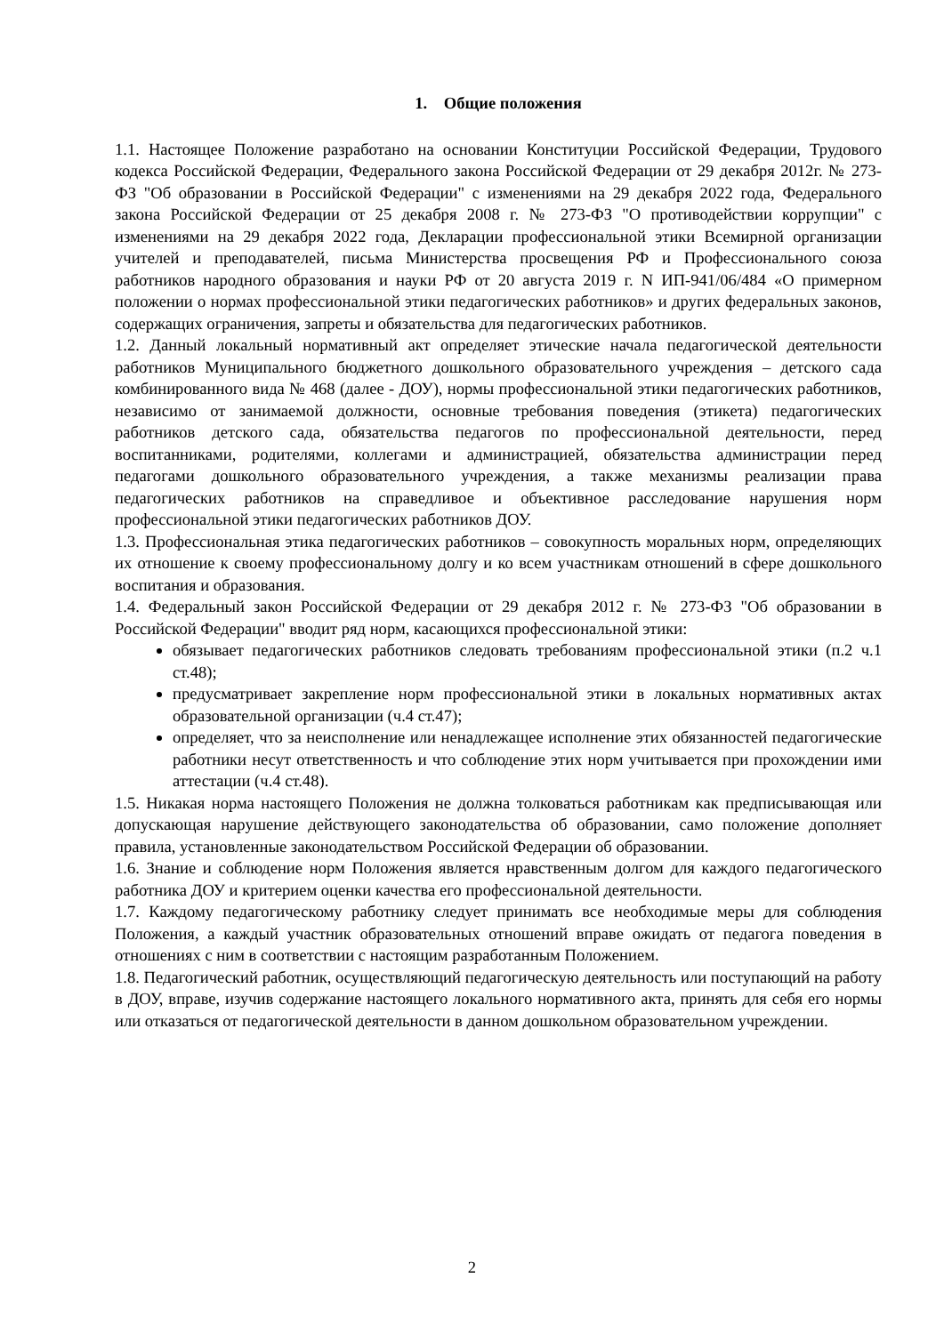1. Общие положения
1.1. Настоящее Положение разработано на основании Конституции Российской Федерации, Трудового кодекса Российской Федерации, Федерального закона Российской Федерации от 29 декабря 2012г. № 273-ФЗ "Об образовании в Российской Федерации" с изменениями на 29 декабря 2022 года, Федерального закона Российской Федерации от 25 декабря 2008 г. № 273-ФЗ "О противодействии коррупции" с изменениями на 29 декабря 2022 года, Декларации профессиональной этики Всемирной организации учителей и преподавателей, письма Министерства просвещения РФ и Профессионального союза работников народного образования и науки РФ от 20 августа 2019 г. N ИП-941/06/484 «О примерном положении о нормах профессиональной этики педагогических работников» и других федеральных законов, содержащих ограничения, запреты и обязательства для педагогических работников.
1.2. Данный локальный нормативный акт определяет этические начала педагогической деятельности работников Муниципального бюджетного дошкольного образовательного учреждения – детского сада комбинированного вида № 468 (далее - ДОУ), нормы профессиональной этики педагогических работников, независимо от занимаемой должности, основные требования поведения (этикета) педагогических работников детского сада, обязательства педагогов по профессиональной деятельности, перед воспитанниками, родителями, коллегами и администрацией, обязательства администрации перед педагогами дошкольного образовательного учреждения, а также механизмы реализации права педагогических работников на справедливое и объективное расследование нарушения норм профессиональной этики педагогических работников ДОУ.
1.3. Профессиональная этика педагогических работников – совокупность моральных норм, определяющих их отношение к своему профессиональному долгу и ко всем участникам отношений в сфере дошкольного воспитания и образования.
1.4. Федеральный закон Российской Федерации от 29 декабря 2012 г. № 273-ФЗ "Об образовании в Российской Федерации" вводит ряд норм, касающихся профессиональной этики:
обязывает педагогических работников следовать требованиям профессиональной этики (п.2 ч.1 ст.48);
предусматривает закрепление норм профессиональной этики в локальных нормативных актах образовательной организации (ч.4 ст.47);
определяет, что за неисполнение или ненадлежащее исполнение этих обязанностей педагогические работники несут ответственность и что соблюдение этих норм учитывается при прохождении ими аттестации (ч.4 ст.48).
1.5. Никакая норма настоящего Положения не должна толковаться работникам как предписывающая или допускающая нарушение действующего законодательства об образовании, само положение дополняет правила, установленные законодательством Российской Федерации об образовании.
1.6. Знание и соблюдение норм Положения является нравственным долгом для каждого педагогического работника ДОУ и критерием оценки качества его профессиональной деятельности.
1.7. Каждому педагогическому работнику следует принимать все необходимые меры для соблюдения Положения, а каждый участник образовательных отношений вправе ожидать от педагога поведения в отношениях с ним в соответствии с настоящим разработанным Положением.
1.8. Педагогический работник, осуществляющий педагогическую деятельность или поступающий на работу в ДОУ, вправе, изучив содержание настоящего локального нормативного акта, принять для себя его нормы или отказаться от педагогической деятельности в данном дошкольном образовательном учреждении.
2